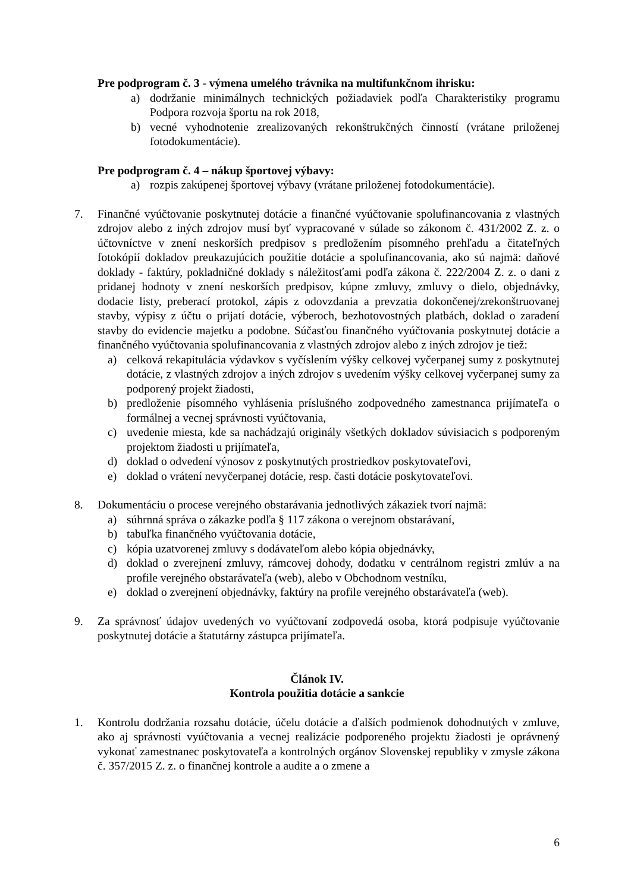Pre podprogram č. 3 - výmena umelého trávnika na multifunkčnom ihrisku:
a) dodržanie minimálnych technických požiadaviek podľa Charakteristiky programu Podpora rozvoja športu na rok 2018,
b) vecné vyhodnotenie zrealizovaných rekonštrukčných činností (vrátane priloženej fotodokumentácie).
Pre podprogram č. 4 – nákup športovej výbavy:
a) rozpis zakúpenej športovej výbavy (vrátane priloženej fotodokumentácie).
7. Finančné vyúčtovanie poskytnutej dotácie a finančné vyúčtovanie spolufinancovania z vlastných zdrojov alebo z iných zdrojov musí byť vypracované v súlade so zákonom č. 431/2002 Z. z. o účtovníctve v znení neskorších predpisov s predložením písomného prehľadu a čitateľných fotokópií dokladov preukazujúcich použitie dotácie a spolufinancovania, ako sú najmä: daňové doklady - faktúry, pokladničné doklady s náležitosťami podľa zákona č. 222/2004 Z. z. o dani z pridanej hodnoty v znení neskorších predpisov, kúpne zmluvy, zmluvy o dielo, objednávky, dodacie listy, preberací protokol, zápis z odovzdania a prevzatia dokončenej/zrekonštruovanej stavby, výpisy z účtu o prijatí dotácie, výberoch, bezhotovostných platbách, doklad o zaradení stavby do evidencie majetku a podobne. Súčasťou finančného vyúčtovania poskytnutej dotácie a finančného vyúčtovania spolufinancovania z vlastných zdrojov alebo z iných zdrojov je tiež:
a) celková rekapitulácia výdavkov s vyčíslením výšky celkovej vyčerpanej sumy z poskytnutej dotácie, z vlastných zdrojov a iných zdrojov s uvedením výšky celkovej vyčerpanej sumy za podporený projekt žiadosti,
b) predloženie písomného vyhlásenia príslušného zodpovedného zamestnanca prijímateľa o formálnej a vecnej správnosti vyúčtovania,
c) uvedenie miesta, kde sa nachádzajú originály všetkých dokladov súvisiacich s podporeným projektom žiadosti u prijímateľa,
d) doklad o odvedení výnosov z poskytnutých prostriedkov poskytovateľovi,
e) doklad o vrátení nevyčerpanej dotácie, resp. časti dotácie poskytovateľovi.
8. Dokumentáciu o procese verejného obstarávania jednotlivých zákaziek tvorí najmä:
a) súhrnná správa o zákazke podľa § 117 zákona o verejnom obstarávaní,
b) tabuľka finančného vyúčtovania dotácie,
c) kópia uzatvorenej zmluvy s dodávateľom alebo kópia objednávky,
d) doklad o zverejnení zmluvy, rámcovej dohody, dodatku v centrálnom registri zmlúv a na profile verejného obstarávateľa (web), alebo v Obchodnom vestníku,
e) doklad o zverejnení objednávky, faktúry na profile verejného obstarávateľa (web).
9. Za správnosť údajov uvedených vo vyúčtovaní zodpovedá osoba, ktorá podpisuje vyúčtovanie poskytnutej dotácie a štatutárny zástupca prijímateľa.
Článok IV.
Kontrola použitia dotácie a sankcie
1. Kontrolu dodržania rozsahu dotácie, účelu dotácie a ďalších podmienok dohodnutých v zmluve, ako aj správnosti vyúčtovania a vecnej realizácie podporeného projektu žiadosti je oprávnený vykonať zamestnanec poskytovateľa a kontrolných orgánov Slovenskej republiky v zmysle zákona č. 357/2015 Z. z. o finančnej kontrole a audite a o zmene a
6